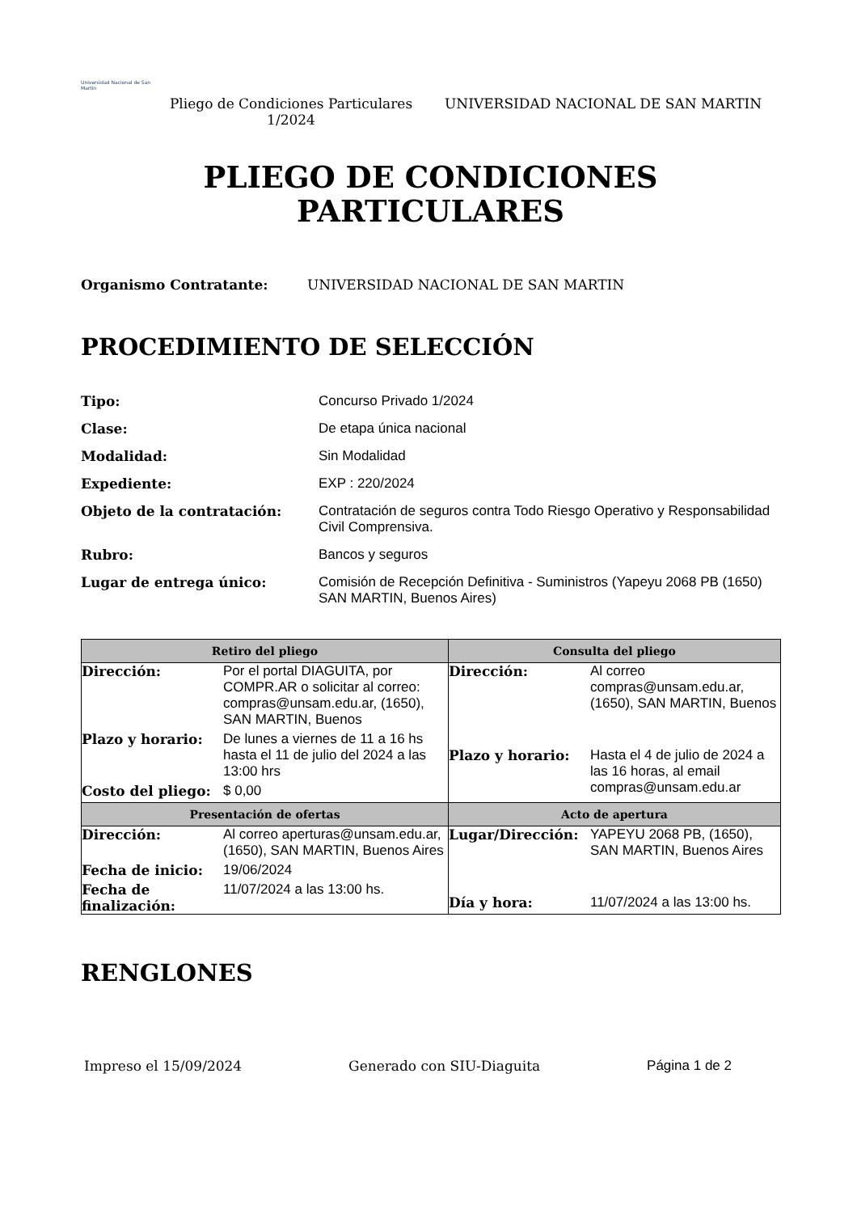Universidad Nacional de San Martín
Pliego de Condiciones Particulares 1/2024
UNIVERSIDAD NACIONAL DE SAN MARTIN
PLIEGO DE CONDICIONES
PARTICULARES
Organismo Contratante: UNIVERSIDAD NACIONAL DE SAN MARTIN
PROCEDIMIENTO DE SELECCIÓN
Tipo: Concurso Privado 1/2024 Clase: De etapa única nacional Modalidad: Sin Modalidad Expediente: EXP : 220/2024 Objeto de la contratación: Contratación de seguros contra Todo Riesgo Operativo y Responsabilidad Civil Comprensiva. Rubro: Bancos y seguros Lugar de entrega único: Comisión de Recepción Definitiva - Suministros (Yapeyu 2068 PB (1650) SAN MARTIN, Buenos Aires)
| Retiro del pliego | Consulta del pliego |
| --- | --- |
| Dirección: Por el portal DIAGUITA, por COMPR.AR o solicitar al correo: compras@unsam.edu.ar, (1650), SAN MARTIN, Buenos Plazo y horario: De lunes a viernes de 11 a 16 hs hasta el 11 de julio del 2024 a las 13:00 hrs Costo del pliego: $ 0,00 | Dirección: Al correo compras@unsam.edu.ar, (1650), SAN MARTIN, Buenos Plazo y horario: Hasta el 4 de julio de 2024 a las 16 horas, al email compras@unsam.edu.ar |
| Presentación de ofertas | Acto de apertura |
| Dirección: Al correo aperturas@unsam.edu.ar, (1650), SAN MARTIN, Buenos Aires Fecha de inicio: 19/06/2024 Fecha de finalización: 11/07/2024 a las 13:00 hs. | Lugar/Dirección: YAPEYU 2068 PB, (1650), SAN MARTIN, Buenos Aires Día y hora: 11/07/2024 a las 13:00 hs. |
RENGLONES
Impreso el 15/09/2024 Generado con SIU-Diaguita Página 1 de 2